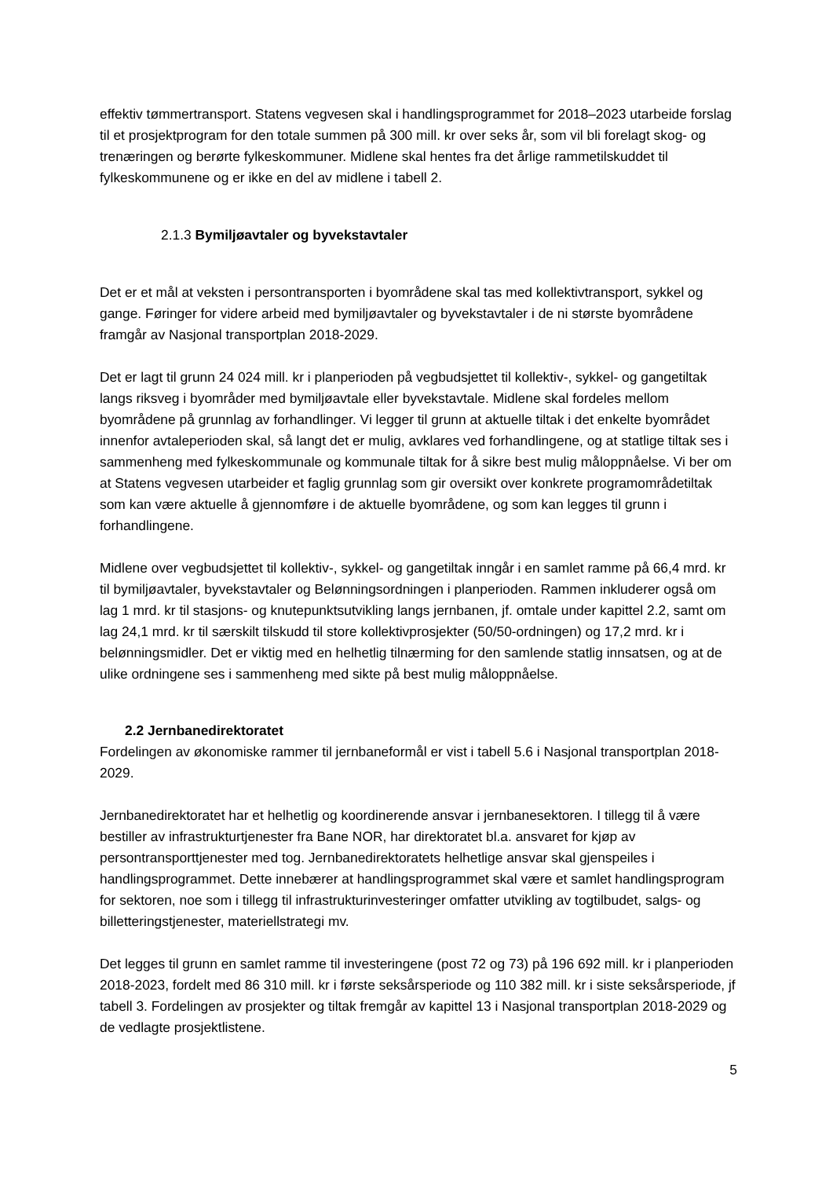effektiv tømmertransport. Statens vegvesen skal i handlingsprogrammet for 2018–2023 utarbeide forslag til et prosjektprogram for den totale summen på 300 mill. kr over seks år, som vil bli forelagt skog- og trenæringen og berørte fylkeskommuner. Midlene skal hentes fra det årlige rammetilskuddet til fylkeskommunene og er ikke en del av midlene i tabell 2.
2.1.3 Bymiljøavtaler og byvekstavtaler
Det er et mål at veksten i persontransporten i byområdene skal tas med kollektivtransport, sykkel og gange. Føringer for videre arbeid med bymiljøavtaler og byvekstavtaler i de ni største byområdene framgår av Nasjonal transportplan 2018-2029.
Det er lagt til grunn 24 024 mill. kr i planperioden på vegbudsjettet til kollektiv-, sykkel- og gangetiltak langs riksveg i byområder med bymiljøavtale eller byvekstavtale. Midlene skal fordeles mellom byområdene på grunnlag av forhandlinger. Vi legger til grunn at aktuelle tiltak i det enkelte byområdet innenfor avtaleperioden skal, så langt det er mulig, avklares ved forhandlingene, og at statlige tiltak ses i sammenheng med fylkeskommunale og kommunale tiltak for å sikre best mulig måloppnåelse. Vi ber om at Statens vegvesen utarbeider et faglig grunnlag som gir oversikt over konkrete programområdetiltak som kan være aktuelle å gjennomføre i de aktuelle byområdene, og som kan legges til grunn i forhandlingene.
Midlene over vegbudsjettet til kollektiv-, sykkel- og gangetiltak inngår i en samlet ramme på 66,4 mrd. kr til bymiljøavtaler, byvekstavtaler og Belønningsordningen i planperioden. Rammen inkluderer også om lag 1 mrd. kr til stasjons- og knutepunktsutvikling langs jernbanen, jf. omtale under kapittel 2.2, samt om lag 24,1 mrd. kr til særskilt tilskudd til store kollektivprosjekter (50/50-ordningen) og 17,2 mrd. kr i belønningsmidler. Det er viktig med en helhetlig tilnærming for den samlende statlig innsatsen, og at de ulike ordningene ses i sammenheng med sikte på best mulig måloppnåelse.
2.2 Jernbanedirektoratet
Fordelingen av økonomiske rammer til jernbaneformål er vist i tabell 5.6 i Nasjonal transportplan 2018-2029.
Jernbanedirektoratet har et helhetlig og koordinerende ansvar i jernbanesektoren. I tillegg til å være bestiller av infrastrukturtjenester fra Bane NOR, har direktoratet bl.a. ansvaret for kjøp av persontransporttjenester med tog. Jernbanedirektoratets helhetlige ansvar skal gjenspeiles i handlingsprogrammet. Dette innebærer at handlingsprogrammet skal være et samlet handlingsprogram for sektoren, noe som i tillegg til infrastrukturinvesteringer omfatter utvikling av togtilbudet, salgs- og billetteringstjenester, materiellstrategi mv.
Det legges til grunn en samlet ramme til investeringene (post 72 og 73) på 196 692 mill. kr i planperioden 2018-2023, fordelt med 86 310 mill. kr i første seksårsperiode og 110 382 mill. kr i siste seksårsperiode, jf tabell 3. Fordelingen av prosjekter og tiltak fremgår av kapittel 13 i Nasjonal transportplan 2018-2029 og de vedlagte prosjektlistene.
5